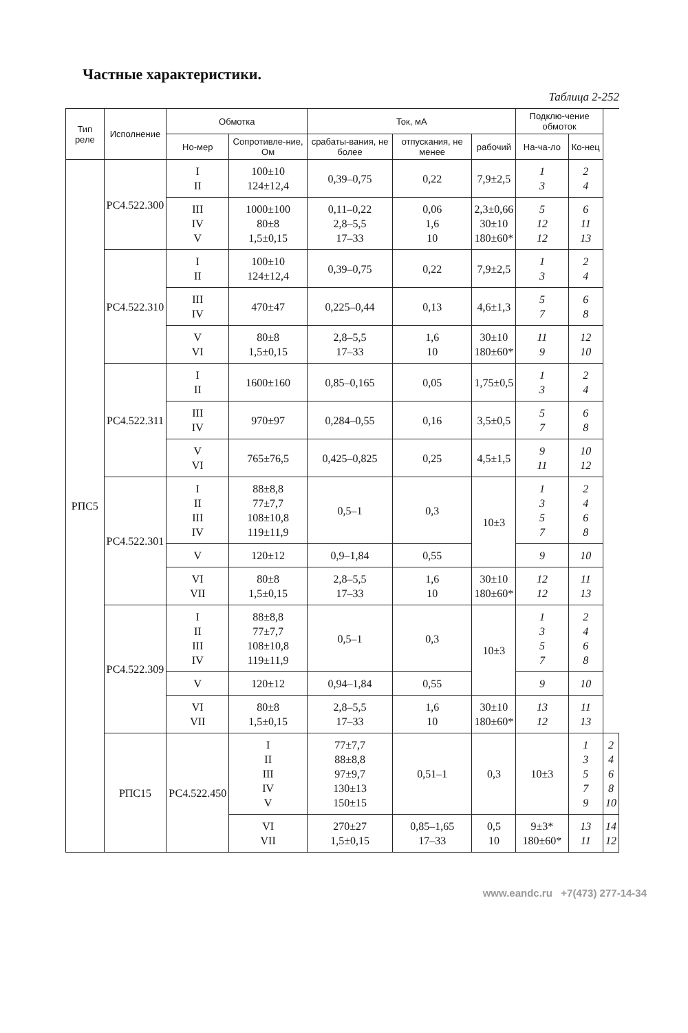Частные характеристики.
Таблица 2-252
| Тип реле | Исполнение | Обмотка | | Ток, мА | | | Подклю-чение обмоток | | |
| --- | --- | --- | --- | --- | --- | --- | --- | --- | --- |
| | | Но-мер | Сопротивле-ние, Ом | срабаты-вания, не более | отпускания, не менее | рабочий | | | |
| | | | | | | | На-ча-ло | Ко-нец | |
| РПС5 | РС4.522.300 | I II | 100±10 124±12,4 | 0,39–0,75 | 0,22 | 7,9±2,5 | 1 3 | 2 4 | |
| | | III IV V | 1000±100 80±8 1,5±0,15 | 0,11–0,22 2,8–5,5 17–33 | 0,06 1,6 10 | 2,3±0,66 30±10 180±60* | 5 12 12 | 6 11 13 | |
| | РС4.522.310 | I II | 100±10 124±12,4 | 0,39–0,75 | 0,22 | 7,9±2,5 | 1 3 | 2 4 | |
| | | III IV | 470±47 | 0,225–0,44 | 0,13 | 4,6±1,3 | 5 7 | 6 8 | |
| | | V VI | 80±8 1,5±0,15 | 2,8–5,5 17–33 | 1,6 10 | 30±10 180±60* | 11 9 | 12 10 | |
| | РС4.522.311 | I II | 1600±160 | 0,85–0,165 | 0,05 | 1,75±0,5 | 1 3 | 2 4 | |
| | | III IV | 970±97 | 0,284–0,55 | 0,16 | 3,5±0,5 | 5 7 | 6 8 | |
| | | V VI | 765±76,5 | 0,425–0,825 | 0,25 | 4,5±1,5 | 9 11 | 10 12 | |
| | РС4.522.301 | I II III IV | 88±8,8 77±7,7 108±10,8 119±11,9 | 0,5–1 | 0,3 | 10±3 | 1 3 5 7 | 2 4 6 8 | |
| | | V | 120±12 | 0,9–1,84 | 0,55 | | 9 | 10 | |
| | | VI VII | 80±8 1,5±0,15 | 2,8–5,5 17–33 | 1,6 10 | 30±10 180±60* | 12 12 | 11 13 | |
| | РС4.522.309 | I II III IV | 88±8,8 77±7,7 108±10,8 119±11,9 | 0,5–1 | 0,3 | 10±3 | 1 3 5 7 | 2 4 6 8 | |
| | | V | 120±12 | 0,94–1,84 | 0,55 | | 9 | 10 | |
| | | VI VII | 80±8 1,5±0,15 | 2,8–5,5 17–33 | 1,6 10 | 30±10 180±60* | 13 12 | 11 13 | |
| | РПС15 | РС4.522.450 | I II III IV V | 77±7,7 88±8,8 97±9,7 130±13 150±15 | 0,51–1 | 0,3 | 10±3 | 1 3 5 7 9 | 2 4 6 8 10 |
| | | | VI VII | 270±27 1,5±0,15 | 0,85–1,65 17–33 | 0,5 10 | 9±3* 180±60* | 13 11 | 14 12 |
www.eandc.ru +7(473) 277-14-34